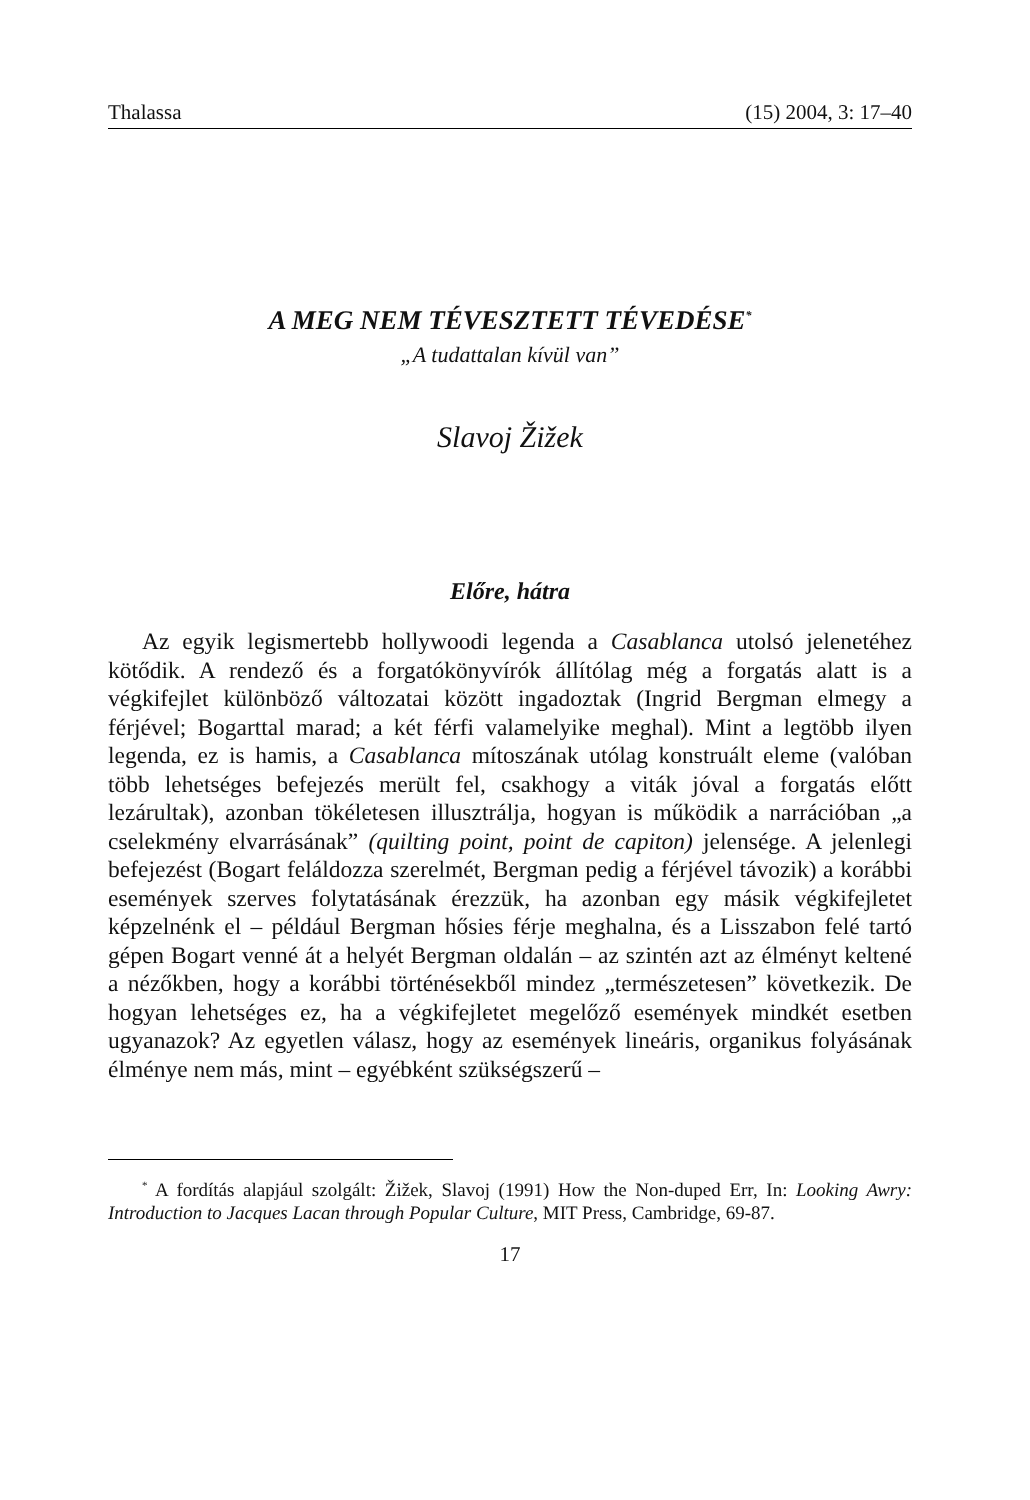Thalassa (15) 2004, 3: 17–40
A MEG NEM TÉVESZTETT TÉVEDÉSE<sup>*</sup>
„A tudattalan kívül van”
Slavoj Žižek
Előre, hátra
Az egyik legismertebb hollywoodi legenda a Casablanca utolsó jelenetéhez kötődik. A rendező és a forgatókönyvírók állítólag még a forgatás alatt is a végkifejlet különböző változatai között ingadoztak (Ingrid Bergman elmegy a férjével; Bogarttal marad; a két férfi valamelyike meghal). Mint a legtöbb ilyen legenda, ez is hamis, a Casablanca mítoszának utólag konstruált eleme (valóban több lehetséges befejezés merült fel, csakhogy a viták jóval a forgatás előtt lezárultak), azonban tökéletesen illusztrálja, hogyan is működik a narrációban „a cselekmény elvarrásának” (quilting point, point de capiton) jelensége. A jelenlegi befejezést (Bogart feláldozza szerelmét, Bergman pedig a férjével távozik) a korábbi események szerves folytatásának érezzük, ha azonban egy másik végkifejletet képzelnénk el – például Bergman hősies férje meghalna, és a Lisszabon felé tartó gépen Bogart venné át a helyét Bergman oldalán – az szintén azt az élményt keltené a nézőkben, hogy a korábbi történésekből mindez „természetesen” következik. De hogyan lehetséges ez, ha a végkifejletet megelőző események mindkét esetben ugyanazok? Az egyetlen válasz, hogy az események lineáris, organikus folyásának élménye nem más, mint – egyébként szükségszerű –
<sup>*</sup> A fordítás alapjául szolgált: Žižek, Slavoj (1991) How the Non-duped Err, In: Looking Awry: Introduction to Jacques Lacan through Popular Culture, MIT Press, Cambridge, 69-87.
17